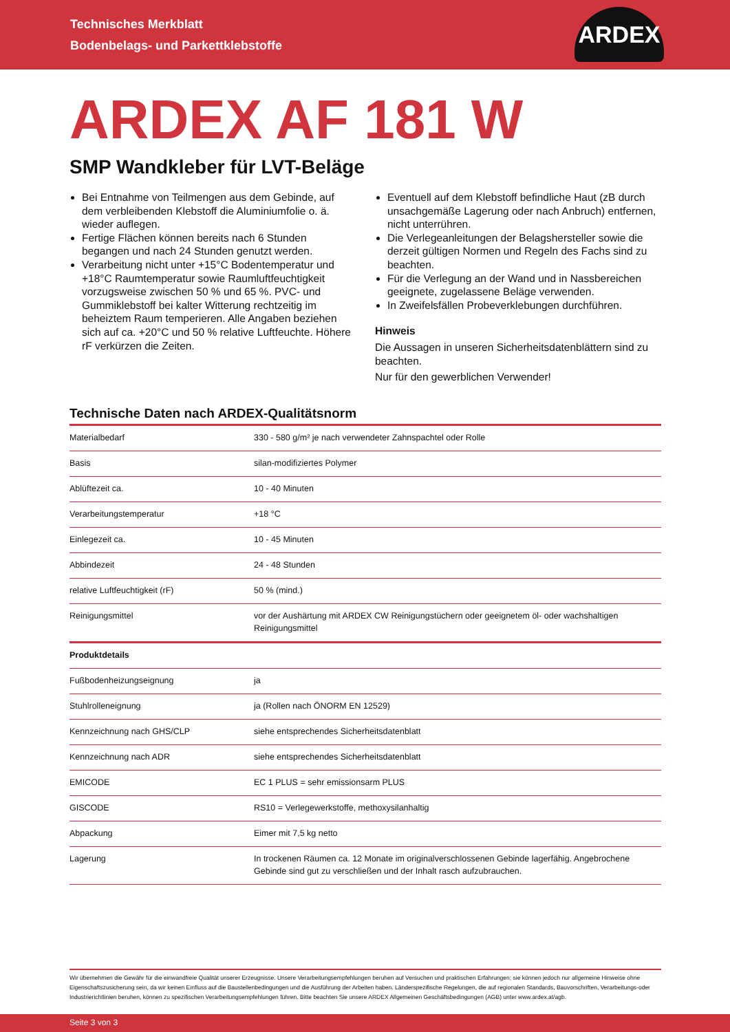Technisches Merkblatt
Bodenbelags- und Parkettklebstoffe
ARDEX
ARDEX AF 181 W
SMP Wandkleber für LVT-Beläge
Bei Entnahme von Teilmengen aus dem Gebinde, auf dem verbleibenden Klebstoff die Aluminiumfolie o. ä. wieder auflegen.
Fertige Flächen können bereits nach 6 Stunden begangen und nach 24 Stunden genutzt werden.
Verarbeitung nicht unter +15°C Bodentemperatur und +18°C Raumtemperatur sowie Raumluftfeuchtigkeit vorzugsweise zwischen 50 % und 65 %. PVC- und Gummiklebstoff bei kalter Witterung rechtzeitig im beheiztem Raum temperieren. Alle Angaben beziehen sich auf ca. +20°C und 50 % relative Luftfeuchte. Höhere rF verkürzen die Zeiten.
Eventuell auf dem Klebstoff befindliche Haut (zB durch unsachgemäße Lagerung oder nach Anbruch) entfernen, nicht unterrühren.
Die Verlegeanleitungen der Belagshersteller sowie die derzeit gültigen Normen und Regeln des Fachs sind zu beachten.
Für die Verlegung an der Wand und in Nassbereichen geeignete, zugelassene Beläge verwenden.
In Zweifelsfällen Probeverklebungen durchführen.
Hinweis
Die Aussagen in unseren Sicherheitsdatenblättern sind zu beachten.
Nur für den gewerblichen Verwender!
Technische Daten nach ARDEX-Qualitätsnorm
| Materialbedarf | 330 - 580 g/m² je nach verwendeter Zahnspachtel oder Rolle |
| Basis | silan-modifiziertes Polymer |
| Ablüftezeit ca. | 10 - 40 Minuten |
| Verarbeitungstemperatur | +18 °C |
| Einlegezeit ca. | 10 - 45 Minuten |
| Abbindezeit | 24 - 48 Stunden |
| relative Luftfeuchtigkeit (rF) | 50 % (mind.) |
| Reinigungsmittel | vor der Aushärtung mit ARDEX CW Reinigungstüchern oder geeignetem öl- oder wachshaltigen Reinigungsmittel |
| Produktdetails | |
| Fußbodenheizungseignung | ja |
| Stuhlrolleneignung | ja (Rollen nach ÖNORM EN 12529) |
| Kennzeichnung nach GHS/CLP | siehe entsprechendes Sicherheitsdatenblatt |
| Kennzeichnung nach ADR | siehe entsprechendes Sicherheitsdatenblatt |
| EMICODE | EC 1 PLUS = sehr emissionsarm PLUS |
| GISCODE | RS10 = Verlegewerkstoffe, methoxysilanhaltig |
| Abpackung | Eimer mit 7,5 kg netto |
| Lagerung | In trockenen Räumen ca. 12 Monate im originalverschlossenen Gebinde lagerfähig. Angebrochene Gebinde sind gut zu verschließen und der Inhalt rasch aufzubrauchen. |
Wir übernehmen die Gewähr für die einwandfreie Qualität unserer Erzeugnisse. Unsere Verarbeitungsempfehlungen beruhen auf Versuchen und praktischen Erfahrungen; sie können jedoch nur allgemeine Hinweise ohne Eigenschaftszusicherung sein, da wir keinen Einfluss auf die Baustellenbedingungen und die Ausführung der Arbeiten haben. Länderspezifische Regelungen, die auf regionalen Standards, Bauvorschriften, Verarbeitungs-oder Industrierichtlinien beruhen, können zu spezifischen Verarbeitungsempfehlungen führen. Bitte beachten Sie unsere ARDEX Allgemeinen Geschäftsbedingungen (AGB) unter www.ardex.at/agb.
Seite 3 von 3